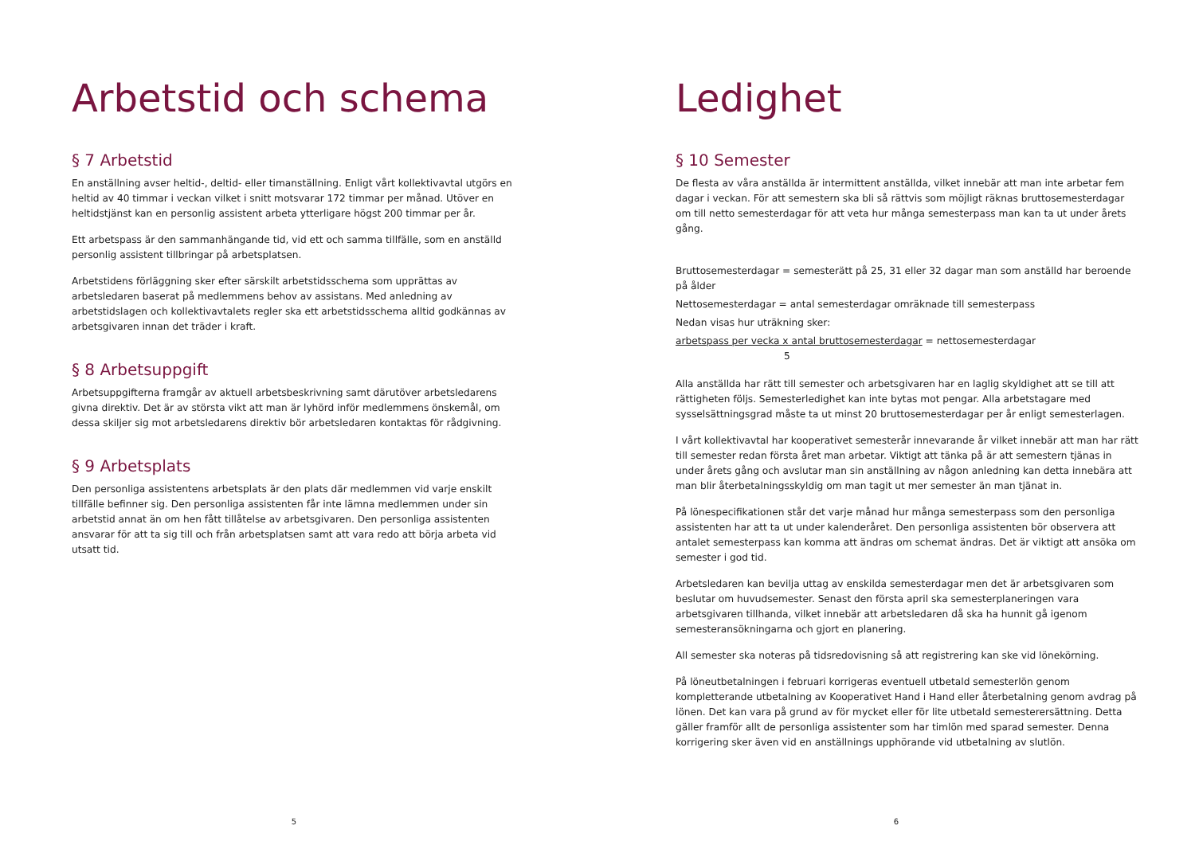Arbetstid och schema
§ 7 Arbetstid
En anställning avser heltid-, deltid- eller timanställning. Enligt vårt kollektivavtal utgörs en heltid av 40 timmar i veckan vilket i snitt motsvarar 172 timmar per månad. Utöver en heltidstjänst kan en personlig assistent arbeta ytterligare högst 200 timmar per år.
Ett arbetspass är den sammanhängande tid, vid ett och samma tillfälle, som en anställd personlig assistent tillbringar på arbetsplatsen.
Arbetstidens förläggning sker efter särskilt arbetstidsschema som upprättas av arbetsledaren baserat på medlemmens behov av assistans. Med anledning av arbetstidslagen och kollektivavtalets regler ska ett arbetstidsschema alltid godkännas av arbetsgivaren innan det träder i kraft.
§ 8 Arbetsuppgift
Arbetsuppgifterna framgår av aktuell arbetsbeskrivning samt därutöver arbetsledarens givna direktiv. Det är av största vikt att man är lyhörd inför medlemmens önskemål, om dessa skiljer sig mot arbetsledarens direktiv bör arbetsledaren kontaktas för rådgivning.
§ 9 Arbetsplats
Den personliga assistentens arbetsplats är den plats där medlemmen vid varje enskilt tillfälle befinner sig. Den personliga assistenten får inte lämna medlemmen under sin arbetstid annat än om hen fått tillåtelse av arbetsgivaren. Den personliga assistenten ansvarar för att ta sig till och från arbetsplatsen samt att vara redo att börja arbeta vid utsatt tid.
5
Ledighet
§ 10 Semester
De flesta av våra anställda är intermittent anställda, vilket innebär att man inte arbetar fem dagar i veckan. För att semestern ska bli så rättvis som möjligt räknas bruttosemesterdagar om till netto semesterdagar för att veta hur många semesterpass man kan ta ut under årets gång.
Bruttosemesterdagar = semesterätt på 25, 31 eller 32 dagar man som anställd har beroende på ålder
Nettosemesterdagar = antal semesterdagar omräknade till semesterpass
Nedan visas hur uträkning sker:
arbetspass per vecka x antal bruttosemesterdagar = nettosemesterdagar
5
Alla anställda har rätt till semester och arbetsgivaren har en laglig skyldighet att se till att rättigheten följs. Semesterledighet kan inte bytas mot pengar. Alla arbetstagare med sysselsättningsgrad måste ta ut minst 20 bruttosemesterdagar per år enligt semesterlagen.
I vårt kollektivavtal har kooperativet semesterår innevarande år vilket innebär att man har rätt till semester redan första året man arbetar. Viktigt att tänka på är att semestern tjänas in under årets gång och avslutar man sin anställning av någon anledning kan detta innebära att man blir återbetalningsskyldig om man tagit ut mer semester än man tjänat in.
På lönespecifikationen står det varje månad hur många semesterpass som den personliga assistenten har att ta ut under kalenderåret. Den personliga assistenten bör observera att antalet semesterpass kan komma att ändras om schemat ändras. Det är viktigt att ansöka om semester i god tid.
Arbetsledaren kan bevilja uttag av enskilda semesterdagar men det är arbetsgivaren som beslutar om huvudsemester. Senast den första april ska semesterplaneringen vara arbetsgivaren tillhanda, vilket innebär att arbetsledaren då ska ha hunnit gå igenom semesteransökningarna och gjort en planering.
All semester ska noteras på tidsredovisning så att registrering kan ske vid lönekörning.
På löneutbetalningen i februari korrigeras eventuell utbetald semesterlön genom kompletterande utbetalning av Kooperativet Hand i Hand eller återbetalning genom avdrag på lönen. Det kan vara på grund av för mycket eller för lite utbetald semesterersättning. Detta gäller framför allt de personliga assistenter som har timlön med sparad semester. Denna korrigering sker även vid en anställnings upphörande vid utbetalning av slutlön.
6